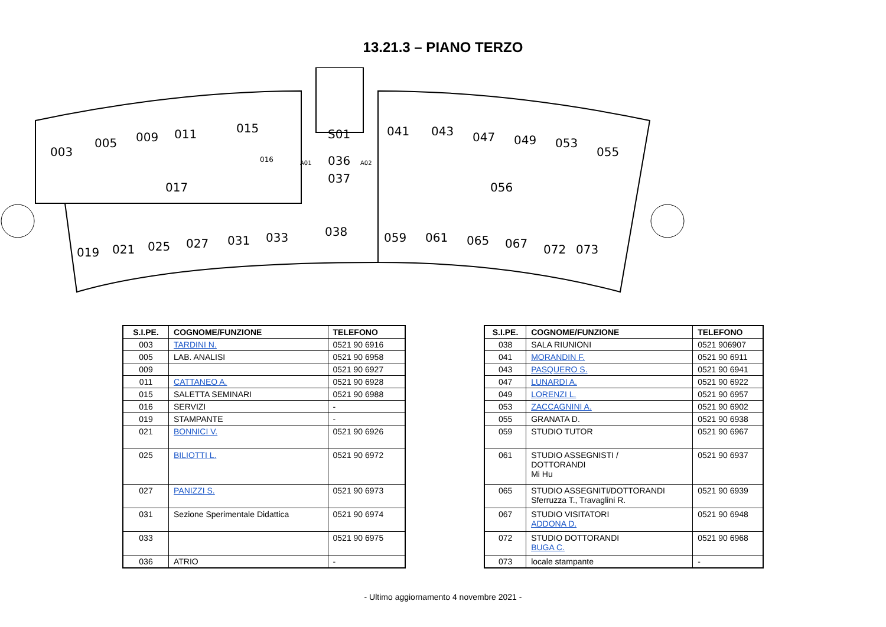13.21.3 – PIANO TERZO
003
005
009
011
015
S01
041
043
047
049
053
055
036
037
017
056
038
019
021
025
027
031
033
059
061
065
067
072
073
016
A01
A02
| S.I.PE. | COGNOME/FUNZIONE | TELEFONO |
| --- | --- | --- |
| 003 | TARDINI N. | 0521 90 6916 |
| 005 | LAB. ANALISI | 0521 90 6958 |
| 009 | | 0521 90 6927 |
| 011 | CATTANEO A. | 0521 90 6928 |
| 015 | SALETTA SEMINARI | 0521 90 6988 |
| 016 | SERVIZI | - |
| 019 | STAMPANTE | - |
| 021 | BONNICI V. | 0521 90 6926 |
| 025 | BILIOTTI L. | 0521 90 6972 |
| 027 | PANIZZI S. | 0521 90 6973 |
| 031 | Sezione Sperimentale Didattica | 0521 90 6974 |
| 033 | | 0521 90 6975 |
| 036 | ATRIO | - |
| S.I.PE. | COGNOME/FUNZIONE | TELEFONO |
| --- | --- | --- |
| 038 | SALA RIUNIONI | 0521 906907 |
| 041 | MORANDIN F. | 0521 90 6911 |
| 043 | PASQUERO S. | 0521 90 6941 |
| 047 | LUNARDI A. | 0521 90 6922 |
| 049 | LORENZI L. | 0521 90 6957 |
| 053 | ZACCAGNINI A. | 0521 90 6902 |
| 055 | GRANATA D. | 0521 90 6938 |
| 059 | STUDIO TUTOR | 0521 90 6967 |
| 061 | STUDIO ASSEGNISTI / DOTTORANDI Mi Hu | 0521 90 6937 |
| 065 | STUDIO ASSEGNITI/DOTTORANDI Sferruzza T., Travaglini R. | 0521 90 6939 |
| 067 | STUDIO VISITATORI ADDONA D. | 0521 90 6948 |
| 072 | STUDIO DOTTORANDI BUGA C. | 0521 90 6968 |
| 073 | locale stampante | - |
- Ultimo aggiornamento 4 novembre 2021 -